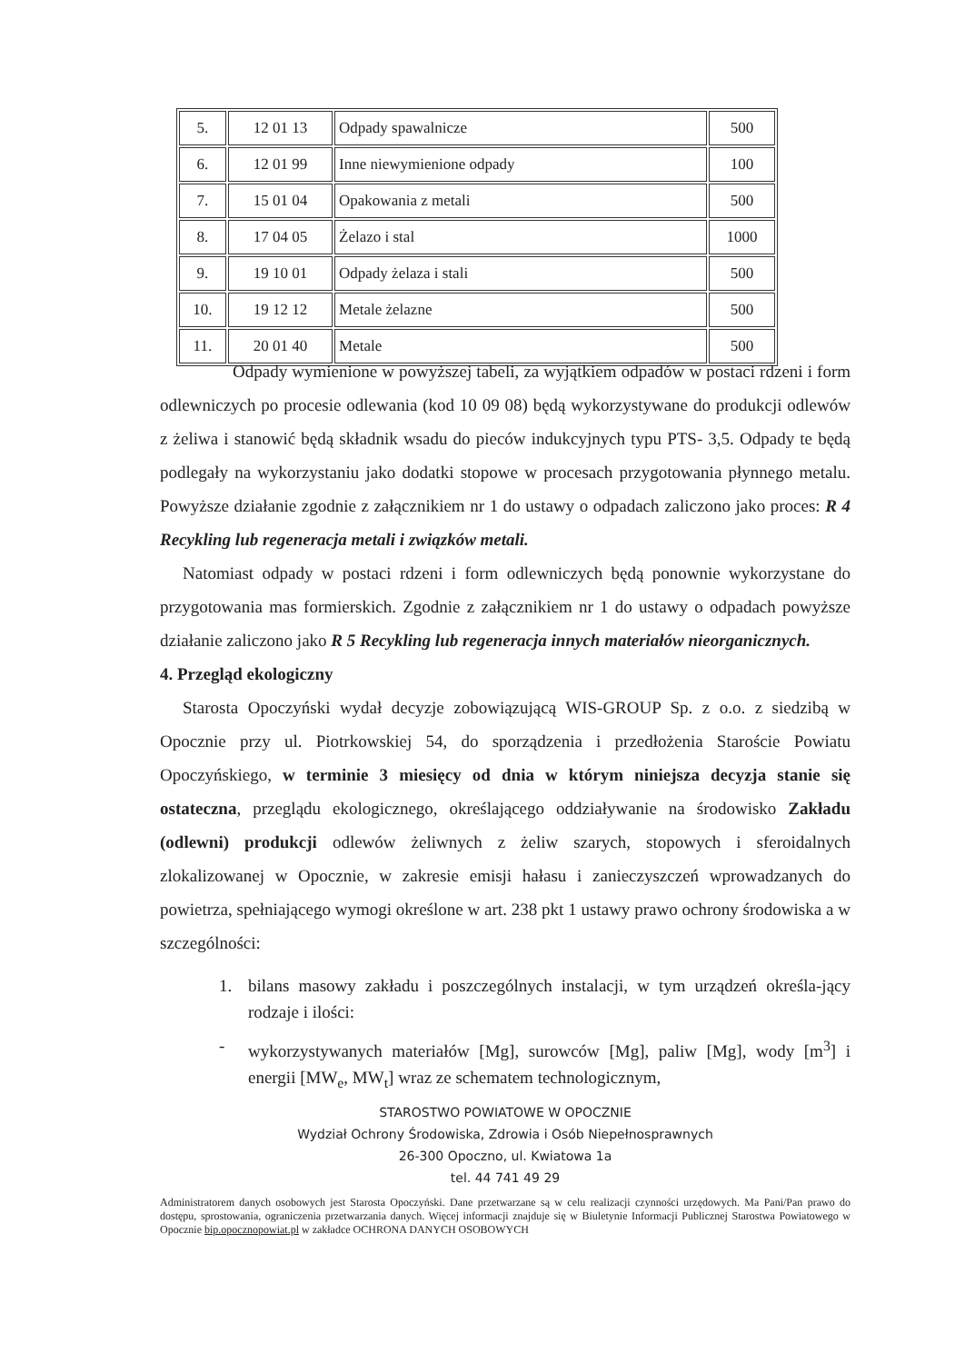| 5. | 12 01 13 | Odpady spawalnicze | 500 |
| 6. | 12 01 99 | Inne niewymienione odpady | 100 |
| 7. | 15 01 04 | Opakowania z metali | 500 |
| 8. | 17 04 05 | Żelazo i stal | 1000 |
| 9. | 19 10 01 | Odpady żelaza i stali | 500 |
| 10. | 19 12 12 | Metale żelazne | 500 |
| 11. | 20 01 40 | Metale | 500 |
Odpady wymienione w powyższej tabeli, za wyjątkiem odpadów w postaci rdzeni i form odlewniczych po procesie odlewania (kod 10 09 08) będą wykorzystywane do produkcji odlewów z żeliwa i stanowić będą składnik wsadu do pieców indukcyjnych typu PTS- 3,5. Odpady te będą podlegały na wykorzystaniu jako dodatki stopowe w procesach przygotowania płynnego metalu. Powyższe działanie zgodnie z załącznikiem nr 1 do ustawy o odpadach zaliczono jako proces: R 4 Recykling lub regeneracja metali i związków metali.
Natomiast odpady w postaci rdzeni i form odlewniczych będą ponownie wykorzystane do przygotowania mas formierskich. Zgodnie z załącznikiem nr 1 do ustawy o odpadach powyższe działanie zaliczono jako R 5 Recykling lub regeneracja innych materiałów nieorganicznych.
4. Przegląd ekologiczny
Starosta Opoczyński wydał decyzje zobowiązującą WIS-GROUP Sp. z o.o. z siedzibą w Opocznie przy ul. Piotrkowskiej 54, do sporządzenia i przedłożenia Staroście Powiatu Opoczyńskiego, w terminie 3 miesięcy od dnia w którym niniejsza decyzja stanie się ostateczna, przeglądu ekologicznego, określającego oddziaływanie na środowisko Zakładu (odlewni) produkcji odlewów żeliwnych z żeliw szarych, stopowych i sferoidalnych zlokalizowanej w Opocznie, w zakresie emisji hałasu i zanieczyszczeń wprowadzanych do powietrza, spełniającego wymogi określone w art. 238 pkt 1 ustawy prawo ochrony środowiska a w szczególności:
1. bilans masowy zakładu i poszczególnych instalacji, w tym urządzeń określa-jący rodzaje i ilości:
- wykorzystywanych materiałów [Mg], surowców [Mg], paliw [Mg], wody [m<sup>3</sup>] i energii [MW<sub>e</sub>, MW<sub>t</sub>] wraz ze schematem technologicznym,
STAROSTWO POWIATOWE W OPOCZNIE
Wydział Ochrony Środowiska, Zdrowia i Osób Niepełnosprawnych
26-300 Opoczno, ul. Kwiatowa 1a
tel. 44 741 49 29
Administratorem danych osobowych jest Starosta Opoczyński. Dane przetwarzane są w celu realizacji czynności urzędowych. Ma Pani/Pan prawo do dostępu, sprostowania, ograniczenia przetwarzania danych. Więcej informacji znajduje się w Biuletynie Informacji Publicznej Starostwa Powiatowego w Opocznie bip.opocznopowiat.pl w zakładce OCHRONA DANYCH OSOBOWYCH